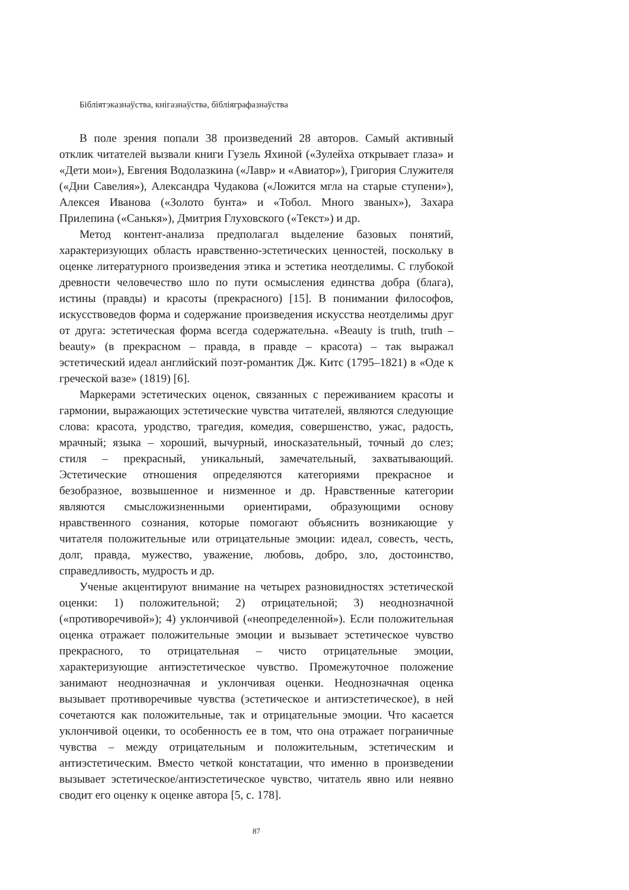Бібліятэказнаўства, кнігазнаўства, бібліяграфазнаўства
В поле зрения попали 38 произведений 28 авторов. Самый активный отклик читателей вызвали книги Гузель Яхиной («Зулейха открывает глаза» и «Дети мои»), Евгения Водолазкина («Лавр» и «Авиатор»), Григория Служителя («Дни Савелия»), Александра Чудакова («Ложится мгла на старые ступени»), Алексея Иванова («Золото бунта» и «Тобол. Много званых»), Захара Прилепина («Санькя»), Дмитрия Глуховского («Текст») и др.
Метод контент-анализа предполагал выделение базовых понятий, характеризующих область нравственно-эстетических ценностей, поскольку в оценке литературного произведения этика и эстетика неотделимы. С глубокой древности человечество шло по пути осмысления единства добра (блага), истины (правды) и красоты (прекрасного) [15]. В понимании философов, искусствоведов форма и содержание произведения искусства неотделимы друг от друга: эстетическая форма всегда содержательна. «Beauty is truth, truth – beauty» (в прекрасном – правда, в правде – красота) – так выражал эстетический идеал английский поэт-романтик Дж. Китс (1795–1821) в «Оде к греческой вазе» (1819) [6].
Маркерами эстетических оценок, связанных с переживанием красоты и гармонии, выражающих эстетические чувства читателей, являются следующие слова: красота, уродство, трагедия, комедия, совершенство, ужас, радость, мрачный; языка – хороший, вычурный, иносказательный, точный до слез; стиля – прекрасный, уникальный, замечательный, захватывающий. Эстетические отношения определяются категориями прекрасное и безобразное, возвышенное и низменное и др. Нравственные категории являются смысложизненными ориентирами, образующими основу нравственного сознания, которые помогают объяснить возникающие у читателя положительные или отрицательные эмоции: идеал, совесть, честь, долг, правда, мужество, уважение, любовь, добро, зло, достоинство, справедливость, мудрость и др.
Ученые акцентируют внимание на четырех разновидностях эстетической оценки: 1) положительной; 2) отрицательной; 3) неоднозначной («противоречивой»); 4) уклончивой («неопределенной»). Если положительная оценка отражает положительные эмоции и вызывает эстетическое чувство прекрасного, то отрицательная – чисто отрицательные эмоции, характеризующие антиэстетическое чувство. Промежуточное положение занимают неоднозначная и уклончивая оценки. Неоднозначная оценка вызывает противоречивые чувства (эстетическое и антиэстетическое), в ней сочетаются как положительные, так и отрицательные эмоции. Что касается уклончивой оценки, то особенность ее в том, что она отражает пограничные чувства – между отрицательным и положительным, эстетическим и антиэстетическим. Вместо четкой констатации, что именно в произведении вызывает эстетическое/антиэстетическое чувство, читатель явно или неявно сводит его оценку к оценке автора [5, с. 178].
87